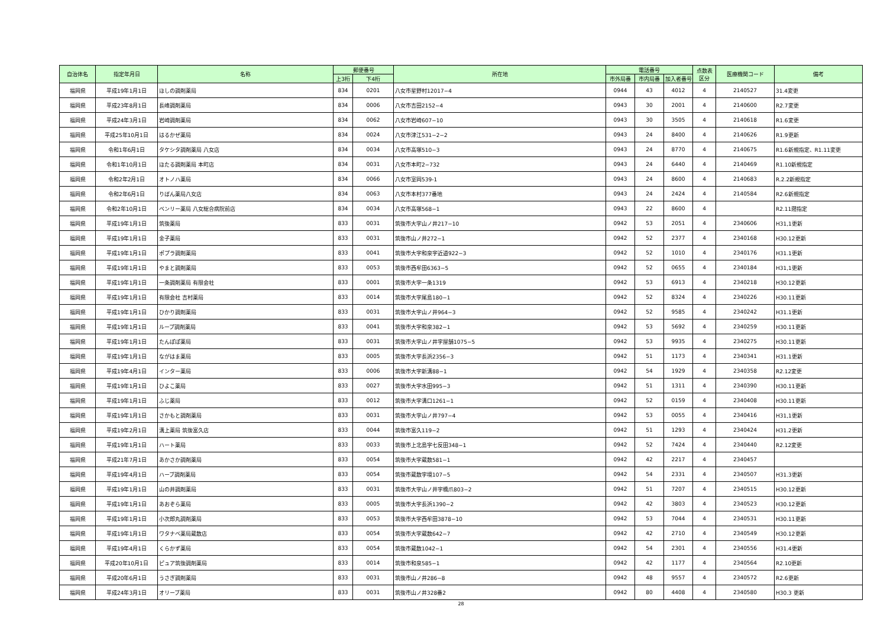| 自治体名 | 指定年月日 | 名称 | 郵便番号 | | 所在地 | 電話番号 | | | 点数表 区分 | 医療機関コード | 備考 |
| --- | --- | --- | --- | --- | --- | --- | --- | --- | --- | --- | --- |
| | | | 上3桁 | 下4桁 | | 市外局番 | 市内局番 | 加入者番号 | | | |
| 福岡県 | 平成19年1月1日 | ほしの調剤薬局 | 834 | 0201 | 八女市星野村12017−4 | 0944 | 43 | 4012 | 4 | 2140527 | 31.4変更 |
| 福岡県 | 平成23年8月1日 | 長峰調剤薬局 | 834 | 0006 | 八女市吉田2152−4 | 0943 | 30 | 2001 | 4 | 2140600 | R2.7変更 |
| 福岡県 | 平成24年3月1日 | 岩崎調剤薬局 | 834 | 0062 | 八女市岩崎607−10 | 0943 | 30 | 3505 | 4 | 2140618 | R1.6変更 |
| 福岡県 | 平成25年10月1日 | はるかぜ薬局 | 834 | 0024 | 八女市津江531−2−2 | 0943 | 24 | 8400 | 4 | 2140626 | R1.9更新 |
| 福岡県 | 令和1年6月1日 | タケシタ調剤薬局 八女店 | 834 | 0034 | 八女市高塚510−3 | 0943 | 24 | 8770 | 4 | 2140675 | R1.6新規指定、R1.11変更 |
| 福岡県 | 令和1年10月1日 | ほたる調剤薬局 本町店 | 834 | 0031 | 八女市本町2−732 | 0943 | 24 | 6440 | 4 | 2140469 | R1.10新規指定 |
| 福岡県 | 令和2年2月1日 | オトノハ薬局 | 834 | 0066 | 八女市室岡539-1 | 0943 | 24 | 8600 | 4 | 2140683 | R.2.2新規指定 |
| 福岡県 | 令和2年6月1日 | りぼん薬局八女店 | 834 | 0063 | 八女市本村377番地 | 0943 | 24 | 2424 | 4 | 2140584 | R2.6新規指定 |
| 福岡県 | 令和2年10月1日 | ベンリー薬局 八女総合病院前店 | 834 | 0034 | 八女市高塚568−1 | 0943 | 22 | 8600 | 4 | | R2.11遡指定 |
| 福岡県 | 平成19年1月1日 | 筑後薬局 | 833 | 0031 | 筑後市大字山ノ井217−10 | 0942 | 53 | 2051 | 4 | 2340606 | H31,1更新 |
| 福岡県 | 平成19年1月1日 | 金子薬局 | 833 | 0031 | 筑後市山ノ井272−1 | 0942 | 52 | 2377 | 4 | 2340168 | H30.12更新 |
| 福岡県 | 平成19年1月1日 | ポプラ調剤薬局 | 833 | 0041 | 筑後市大字和泉字近道922−3 | 0942 | 52 | 1010 | 4 | 2340176 | H31.1更新 |
| 福岡県 | 平成19年1月1日 | やまと調剤薬局 | 833 | 0053 | 筑後市西牟田6363−5 | 0942 | 52 | 0655 | 4 | 2340184 | H31,1更新 |
| 福岡県 | 平成19年1月1日 | 一条調剤薬局 有限会社 | 833 | 0001 | 筑後市大字一条1319 | 0942 | 53 | 6913 | 4 | 2340218 | H30.12更新 |
| 福岡県 | 平成19年1月1日 | 有限会社 吉村薬局 | 833 | 0014 | 筑後市大字尾島180−1 | 0942 | 52 | 8324 | 4 | 2340226 | H30.11更新 |
| 福岡県 | 平成19年1月1日 | ひかり調剤薬局 | 833 | 0031 | 筑後市大字山ノ井964−3 | 0942 | 52 | 9585 | 4 | 2340242 | H31.1更新 |
| 福岡県 | 平成19年1月1日 | ループ調剤薬局 | 833 | 0041 | 筑後市大字和泉382−1 | 0942 | 53 | 5692 | 4 | 2340259 | H30.11更新 |
| 福岡県 | 平成19年1月1日 | たんぽぽ薬局 | 833 | 0031 | 筑後市大字山ノ井字屋舗1075−5 | 0942 | 53 | 9935 | 4 | 2340275 | H30.11更新 |
| 福岡県 | 平成19年1月1日 | ながはま薬局 | 833 | 0005 | 筑後市大字長浜2356−3 | 0942 | 51 | 1173 | 4 | 2340341 | H31.1更新 |
| 福岡県 | 平成19年4月1日 | インター薬局 | 833 | 0006 | 筑後市大字新溝88−1 | 0942 | 54 | 1929 | 4 | 2340358 | R2.12変更 |
| 福岡県 | 平成19年1月1日 | ひよこ薬局 | 833 | 0027 | 筑後市大字水田995−3 | 0942 | 51 | 1311 | 4 | 2340390 | H30.11更新 |
| 福岡県 | 平成19年1月1日 | ふじ薬局 | 833 | 0012 | 筑後市大字溝口1261−1 | 0942 | 52 | 0159 | 4 | 2340408 | H30.11更新 |
| 福岡県 | 平成19年1月1日 | さかもと調剤薬局 | 833 | 0031 | 筑後市大字山ノ井797−4 | 0942 | 53 | 0055 | 4 | 2340416 | H31,1更新 |
| 福岡県 | 平成19年2月1日 | 溝上薬局 筑後富久店 | 833 | 0044 | 筑後市富久119−2 | 0942 | 51 | 1293 | 4 | 2340424 | H31.2更新 |
| 福岡県 | 平成19年1月1日 | ハート薬局 | 833 | 0033 | 筑後市上北島字七反田348−1 | 0942 | 52 | 7424 | 4 | 2340440 | R2.12変更 |
| 福岡県 | 平成21年7月1日 | あかさか調剤薬局 | 833 | 0054 | 筑後市大字蔵数581−1 | 0942 | 42 | 2217 | 4 | 2340457 | |
| 福岡県 | 平成19年4月1日 | ハーブ調剤薬局 | 833 | 0054 | 筑後市蔵数字境107−5 | 0942 | 54 | 2331 | 4 | 2340507 | H31.3更新 |
| 福岡県 | 平成19年1月1日 | 山の井調剤薬局 | 833 | 0031 | 筑後市大字山ノ井字橋爪803−2 | 0942 | 51 | 7207 | 4 | 2340515 | H30.12更新 |
| 福岡県 | 平成19年1月1日 | あおぞら薬局 | 833 | 0005 | 筑後市大字長浜1390−2 | 0942 | 42 | 3803 | 4 | 2340523 | H30.12更新 |
| 福岡県 | 平成19年1月1日 | 小次郎丸調剤薬局 | 833 | 0053 | 筑後市大字西牟田3878−10 | 0942 | 53 | 7044 | 4 | 2340531 | H30.11更新 |
| 福岡県 | 平成19年1月1日 | ワタナベ薬局蔵数店 | 833 | 0054 | 筑後市大字蔵数642−7 | 0942 | 42 | 2710 | 4 | 2340549 | H30.12更新 |
| 福岡県 | 平成19年4月1日 | くらかず薬局 | 833 | 0054 | 筑後市蔵数1042−1 | 0942 | 54 | 2301 | 4 | 2340556 | H31.4更新 |
| 福岡県 | 平成20年10月1日 | ピュア筑後調剤薬局 | 833 | 0014 | 筑後市和泉585−1 | 0942 | 42 | 1177 | 4 | 2340564 | R2.10更新 |
| 福岡県 | 平成20年6月1日 | うさぎ調剤薬局 | 833 | 0031 | 筑後市山ノ井286−8 | 0942 | 48 | 9557 | 4 | 2340572 | R2.6更新 |
| 福岡県 | 平成24年3月1日 | オリーブ薬局 | 833 | 0031 | 筑後市山ノ井328番2 | 0942 | 80 | 4408 | 4 | 2340580 | H30.3 更新 |
28